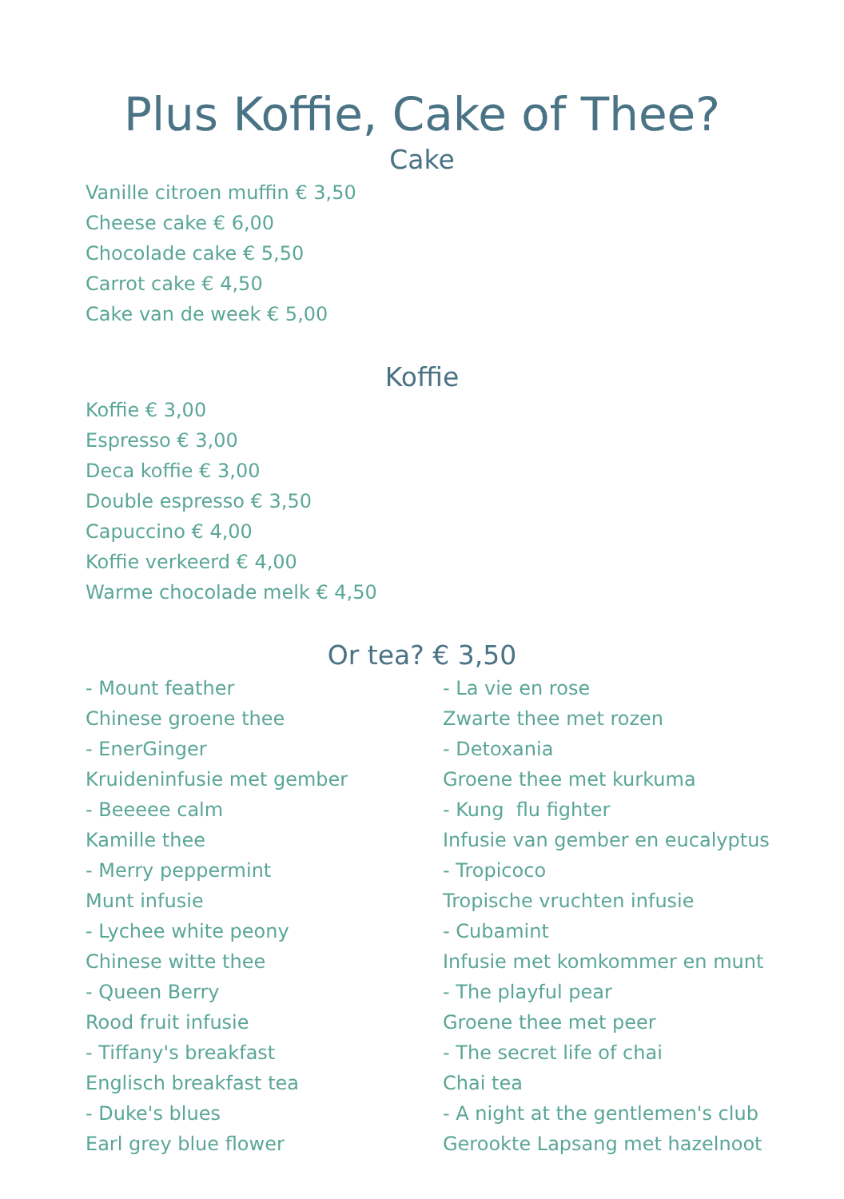Plus Koffie, Cake of Thee?
Cake
Vanille citroen muffin € 3,50
Cheese cake € 6,00
Chocolade cake € 5,50
Carrot cake € 4,50
Cake van de week € 5,00
Koffie
Koffie € 3,00
Espresso € 3,00
Deca koffie € 3,00
Double espresso € 3,50
Capuccino € 4,00
Koffie verkeerd € 4,00
Warme chocolade melk € 4,50
Or tea? € 3,50
- Mount feather
Chinese groene thee
- EnerGinger
Kruideninfusie met gember
- Beeeee calm
Kamille thee
- Merry peppermint
Munt infusie
- Lychee white peony
Chinese witte thee
- Queen Berry
Rood fruit infusie
- Tiffany's breakfast
Englisch breakfast tea
- Duke's blues
Earl grey blue flower
- La vie en rose
Zwarte thee met rozen
- Detoxania
Groene thee met kurkuma
- Kung flu fighter
Infusie van gember en eucalyptus
- Tropicoco
Tropische vruchten infusie
- Cubamint
Infusie met komkommer en munt
- The playful pear
Groene thee met peer
- The secret life of chai
Chai tea
- A night at the gentlemen's club
Gerookte Lapsang met hazelnoot